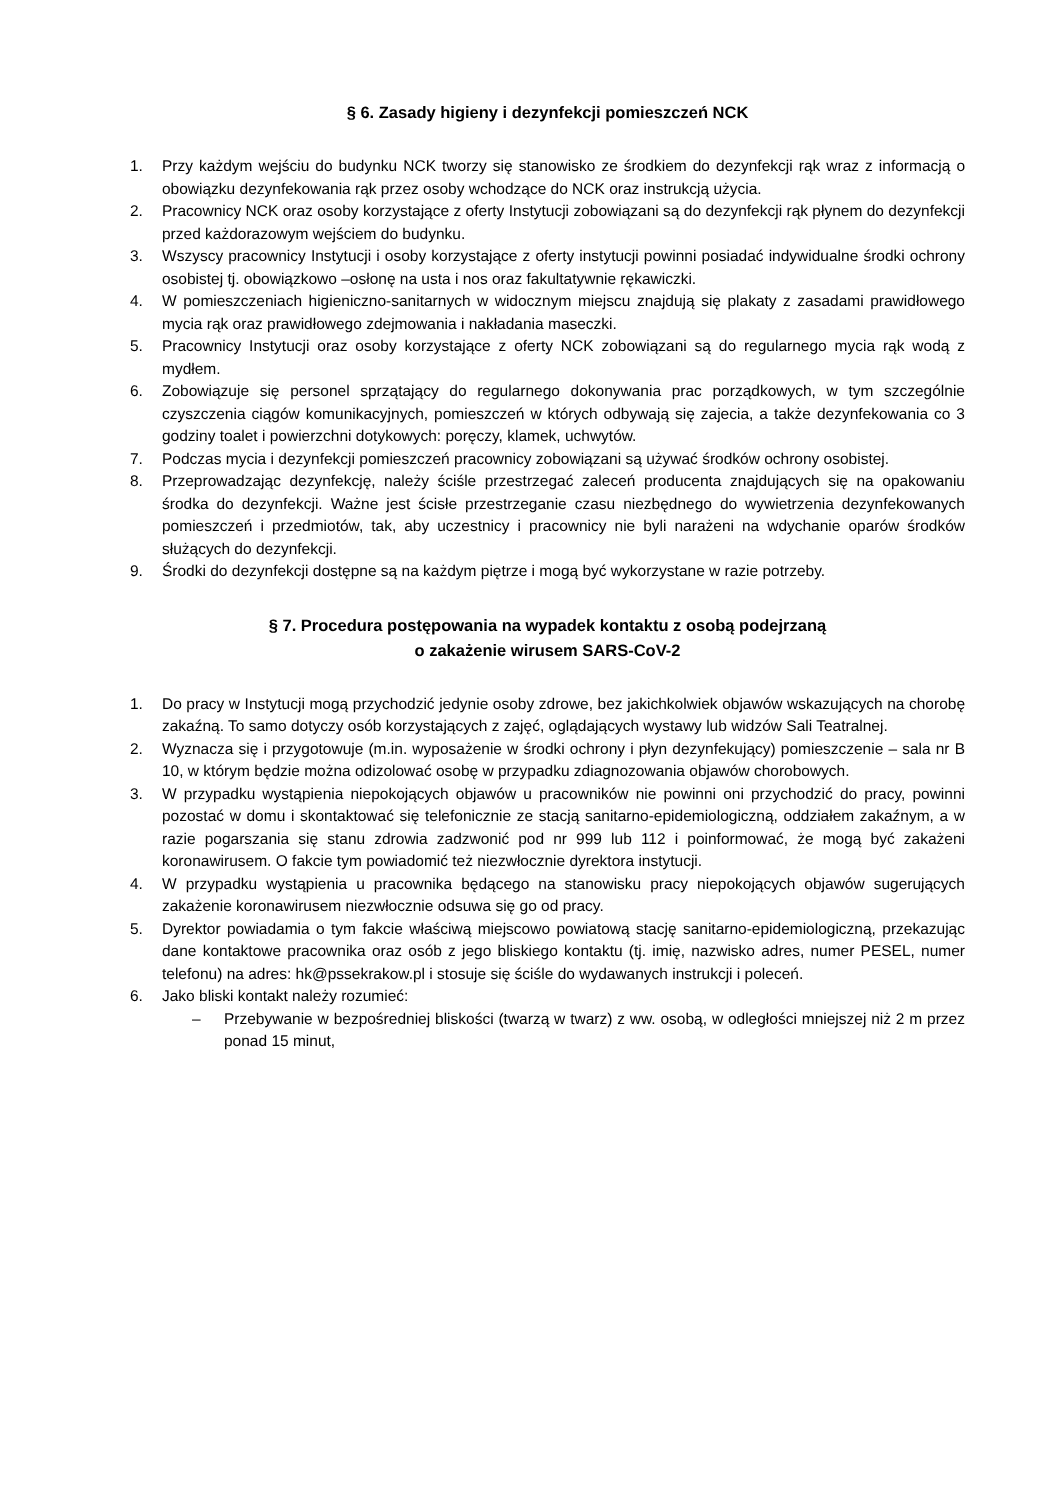§ 6. Zasady higieny i dezynfekcji pomieszczeń NCK
1. Przy każdym wejściu do budynku NCK tworzy się stanowisko ze środkiem do dezynfekcji rąk wraz z informacją o obowiązku dezynfekowania rąk przez osoby wchodzące do NCK oraz instrukcją użycia.
2. Pracownicy NCK oraz osoby korzystające z oferty Instytucji zobowiązani są do dezynfekcji rąk płynem do dezynfekcji przed każdorazowym wejściem do budynku.
3. Wszyscy pracownicy Instytucji i osoby korzystające z oferty instytucji powinni posiadać indywidualne środki ochrony osobistej tj. obowiązkowo –osłonę na usta i nos oraz fakultatywnie rękawiczki.
4. W pomieszczeniach higieniczno-sanitarnych w widocznym miejscu znajdują się plakaty z zasadami prawidłowego mycia rąk oraz prawidłowego zdejmowania i nakładania maseczki.
5. Pracownicy Instytucji oraz osoby korzystające z oferty NCK zobowiązani są do regularnego mycia rąk wodą z mydłem.
6. Zobowiązuje się personel sprzątający do regularnego dokonywania prac porządkowych, w tym szczególnie czyszczenia ciągów komunikacyjnych, pomieszczeń w których odbywają się zajecia, a także dezynfekowania co 3 godziny toalet i powierzchni dotykowych: poręczy, klamek, uchwytów.
7. Podczas mycia i dezynfekcji pomieszczeń pracownicy zobowiązani są używać środków ochrony osobistej.
8. Przeprowadzając dezynfekcję, należy ściśle przestrzegać zaleceń producenta znajdujących się na opakowaniu środka do dezynfekcji. Ważne jest ścisłe przestrzeganie czasu niezbędnego do wywietrzenia dezynfekowanych pomieszczeń i przedmiotów, tak, aby uczestnicy i pracownicy nie byli narażeni na wdychanie oparów środków służących do dezynfekcji.
9. Środki do dezynfekcji dostępne są na każdym piętrze i mogą być wykorzystane w razie potrzeby.
§ 7. Procedura postępowania na wypadek kontaktu z osobą podejrzaną
o zakażenie wirusem SARS-CoV-2
1. Do pracy w Instytucji mogą przychodzić jedynie osoby zdrowe, bez jakichkolwiek objawów wskazujących na chorobę zakaźną. To samo dotyczy osób korzystających z zajęć, oglądających wystawy lub widzów Sali Teatralnej.
2. Wyznacza się i przygotowuje (m.in. wyposażenie w środki ochrony i płyn dezynfekujący) pomieszczenie – sala nr B 10, w którym będzie można odizolować osobę w przypadku zdiagnozowania objawów chorobowych.
3. W przypadku wystąpienia niepokojących objawów u pracowników nie powinni oni przychodzić do pracy, powinni pozostać w domu i skontaktować się telefonicznie ze stacją sanitarno-epidemiologiczną, oddziałem zakaźnym, a w razie pogarszania się stanu zdrowia zadzwonić pod nr 999 lub 112 i poinformować, że mogą być zakażeni koronawirusem. O fakcie tym powiadomić też niezwłocznie dyrektora instytucji.
4. W przypadku wystąpienia u pracownika będącego na stanowisku pracy niepokojących objawów sugerujących zakażenie koronawirusem niezwłocznie odsuwa się go od pracy.
5. Dyrektor powiadamia o tym fakcie właściwą miejscowo powiatową stację sanitarno-epidemiologiczną, przekazując dane kontaktowe pracownika oraz osób z jego bliskiego kontaktu (tj. imię, nazwisko adres, numer PESEL, numer telefonu) na adres: hk@pssekrakow.pl i stosuje się ściśle do wydawanych instrukcji i poleceń.
6. Jako bliski kontakt należy rozumieć:
– Przebywanie w bezpośredniej bliskości (twarzą w twarz) z ww. osobą, w odległości mniejszej niż 2 m przez ponad 15 minut,